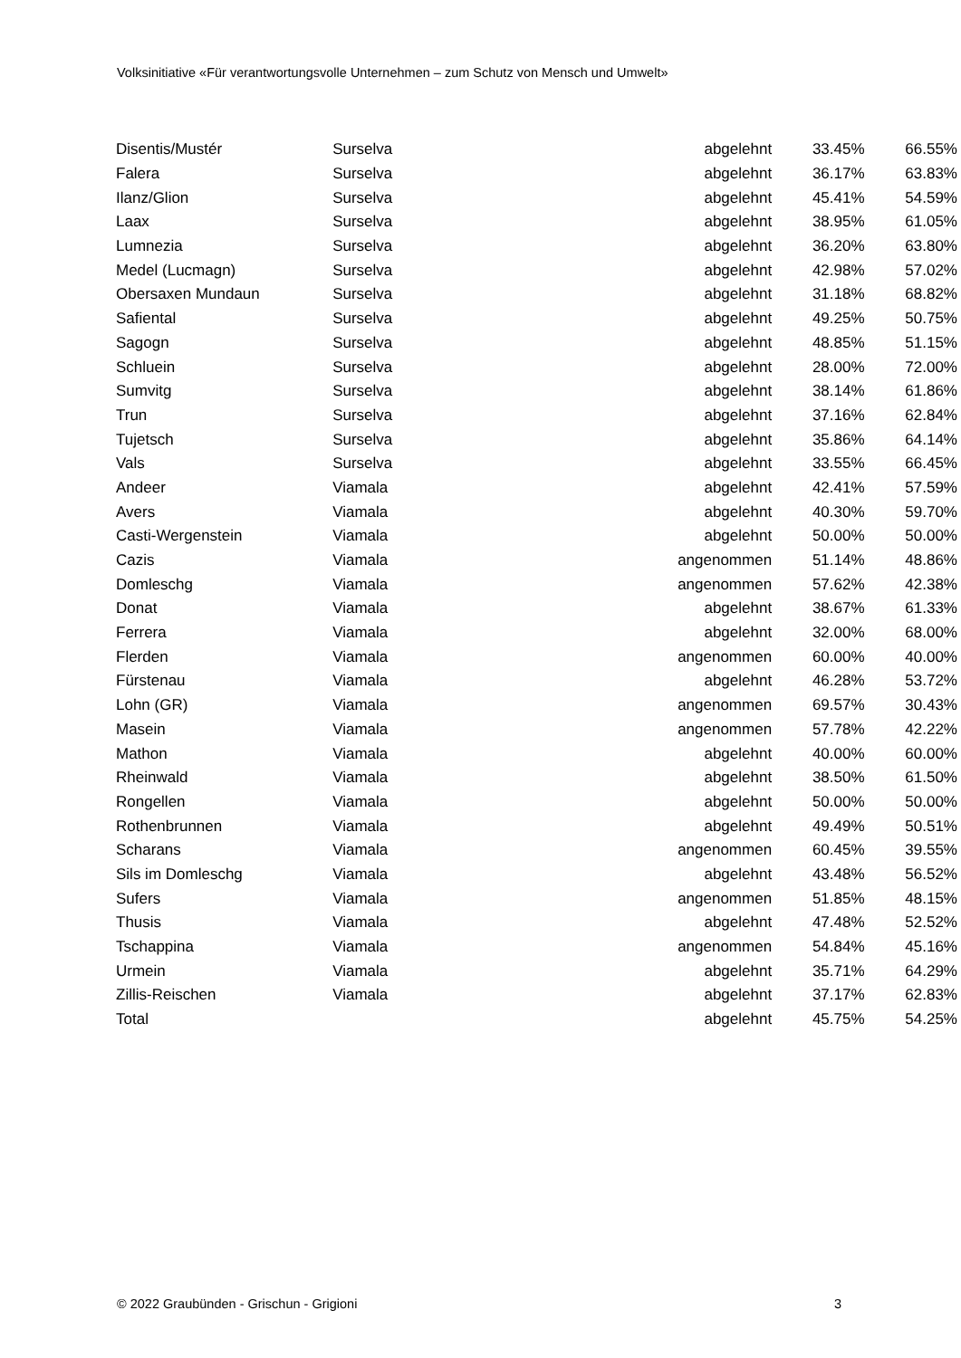Volksinitiative «Für verantwortungsvolle Unternehmen – zum Schutz von Mensch und Umwelt»
| Disentis/Mustér | Surselva | abgelehnt | 33.45% | 66.55% |
| Falera | Surselva | abgelehnt | 36.17% | 63.83% |
| Ilanz/Glion | Surselva | abgelehnt | 45.41% | 54.59% |
| Laax | Surselva | abgelehnt | 38.95% | 61.05% |
| Lumnezia | Surselva | abgelehnt | 36.20% | 63.80% |
| Medel (Lucmagn) | Surselva | abgelehnt | 42.98% | 57.02% |
| Obersaxen Mundaun | Surselva | abgelehnt | 31.18% | 68.82% |
| Safiental | Surselva | abgelehnt | 49.25% | 50.75% |
| Sagogn | Surselva | abgelehnt | 48.85% | 51.15% |
| Schluein | Surselva | abgelehnt | 28.00% | 72.00% |
| Sumvitg | Surselva | abgelehnt | 38.14% | 61.86% |
| Trun | Surselva | abgelehnt | 37.16% | 62.84% |
| Tujetsch | Surselva | abgelehnt | 35.86% | 64.14% |
| Vals | Surselva | abgelehnt | 33.55% | 66.45% |
| Andeer | Viamala | abgelehnt | 42.41% | 57.59% |
| Avers | Viamala | abgelehnt | 40.30% | 59.70% |
| Casti-Wergenstein | Viamala | abgelehnt | 50.00% | 50.00% |
| Cazis | Viamala | angenommen | 51.14% | 48.86% |
| Domleschg | Viamala | angenommen | 57.62% | 42.38% |
| Donat | Viamala | abgelehnt | 38.67% | 61.33% |
| Ferrera | Viamala | abgelehnt | 32.00% | 68.00% |
| Flerden | Viamala | angenommen | 60.00% | 40.00% |
| Fürstenau | Viamala | abgelehnt | 46.28% | 53.72% |
| Lohn (GR) | Viamala | angenommen | 69.57% | 30.43% |
| Masein | Viamala | angenommen | 57.78% | 42.22% |
| Mathon | Viamala | abgelehnt | 40.00% | 60.00% |
| Rheinwald | Viamala | abgelehnt | 38.50% | 61.50% |
| Rongellen | Viamala | abgelehnt | 50.00% | 50.00% |
| Rothenbrunnen | Viamala | abgelehnt | 49.49% | 50.51% |
| Scharans | Viamala | angenommen | 60.45% | 39.55% |
| Sils im Domleschg | Viamala | abgelehnt | 43.48% | 56.52% |
| Sufers | Viamala | angenommen | 51.85% | 48.15% |
| Thusis | Viamala | abgelehnt | 47.48% | 52.52% |
| Tschappina | Viamala | angenommen | 54.84% | 45.16% |
| Urmein | Viamala | abgelehnt | 35.71% | 64.29% |
| Zillis-Reischen | Viamala | abgelehnt | 37.17% | 62.83% |
| Total | | abgelehnt | 45.75% | 54.25% |
© 2022 Graubünden - Grischun - Grigioni 3